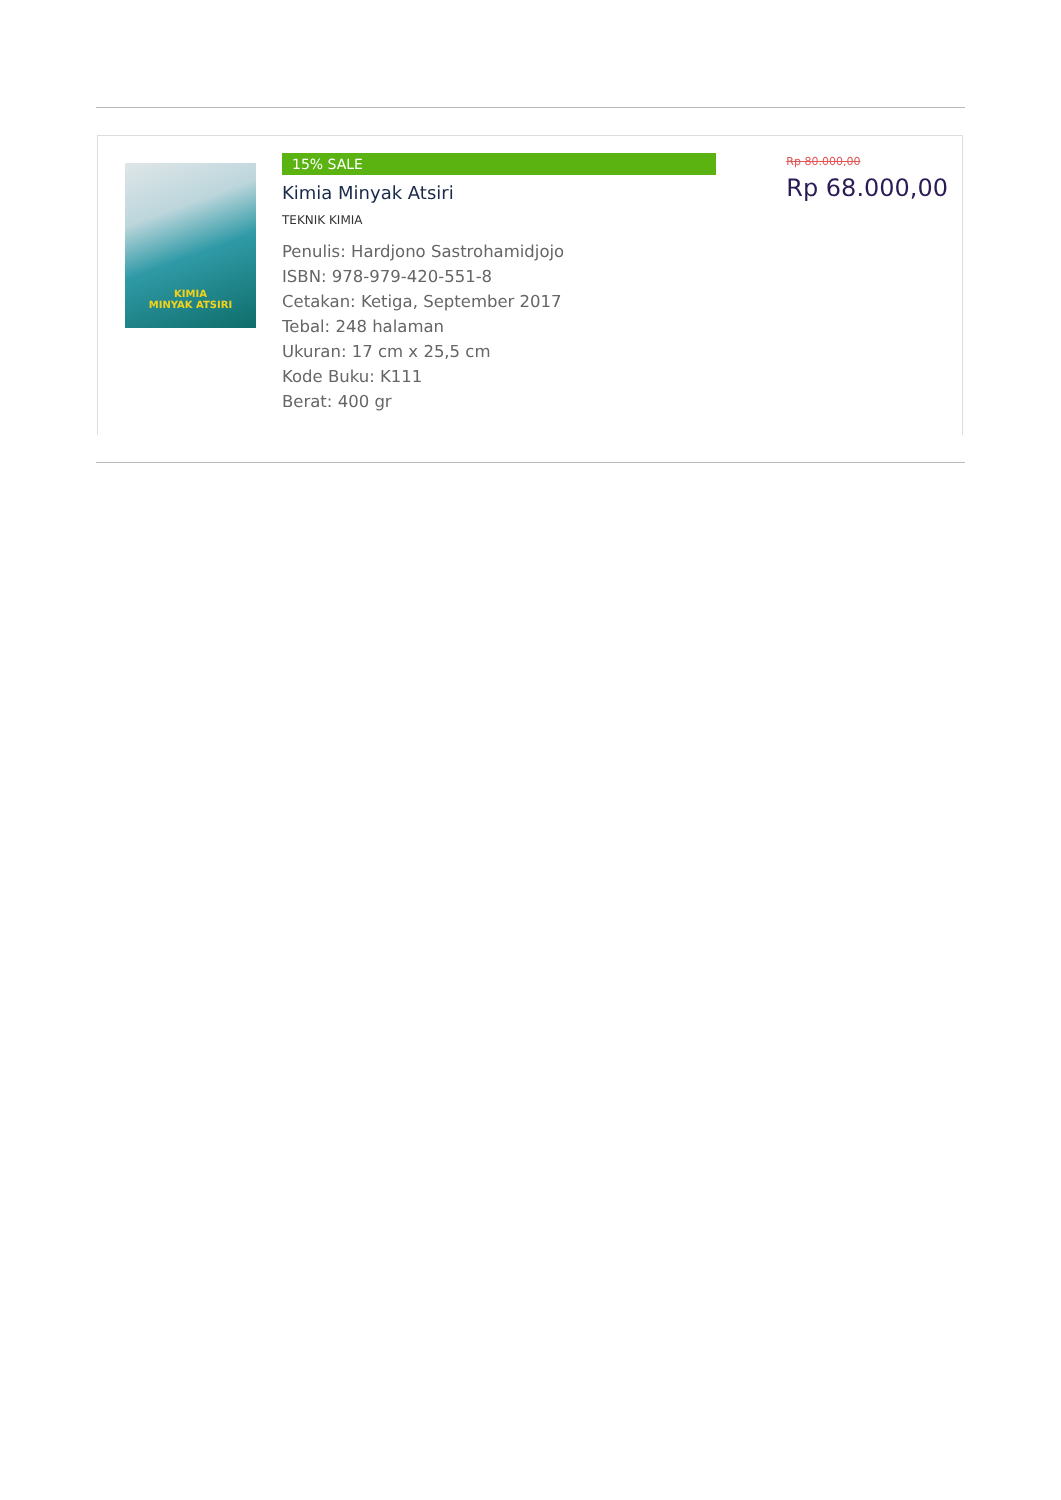KIMIA
MINYAK ATSIRI
15% SALE
Kimia Minyak Atsiri
TEKNIK KIMIA
Penulis: Hardjono Sastrohamidjojo
ISBN: 978-979-420-551-8
Cetakan: Ketiga, September 2017
Tebal: 248 halaman
Ukuran: 17 cm x 25,5 cm
Kode Buku: K111
Berat: 400 gr
Rp 80.000,00
Rp 68.000,00